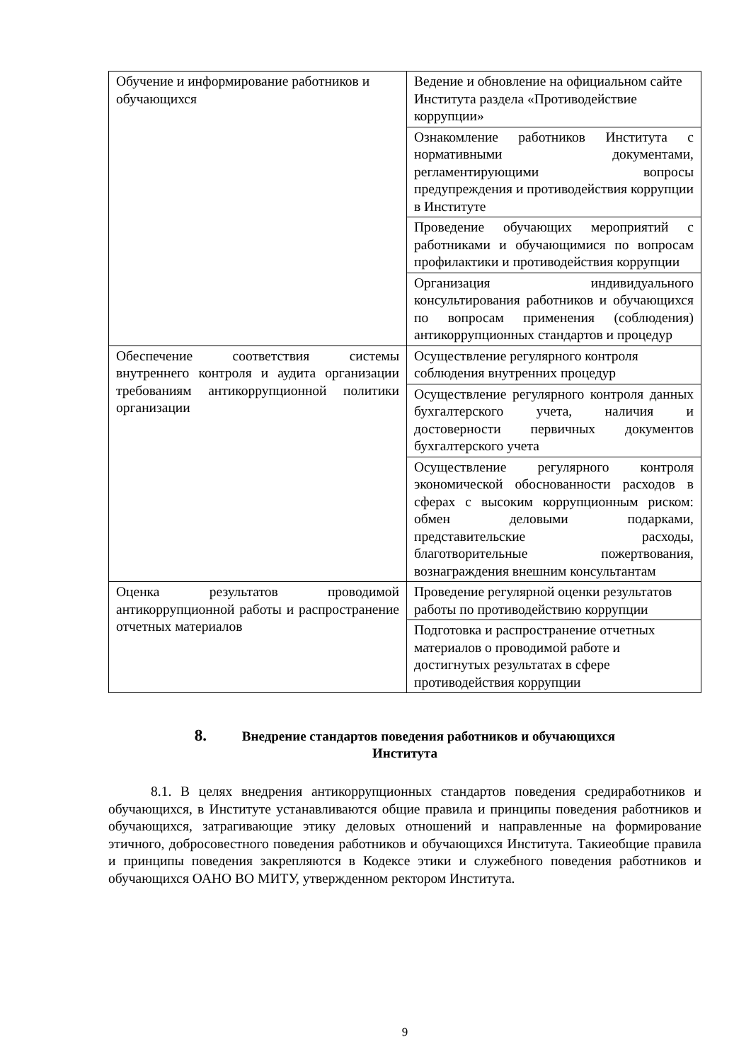| Обучение и информирование работников и обучающихся | Ведение и обновление на официальном сайте Института раздела «Противодействие коррупции» |
| | Ознакомление работников Института с нормативными документами, регламентирующими вопросы предупреждения и противодействия коррупции в Институте |
| | Проведение обучающих мероприятий с работниками и обучающимися по вопросам профилактики и противодействия коррупции |
| | Организация индивидуального консультирования работников и обучающихся по вопросам применения (соблюдения) антикоррупционных стандартов и процедур |
| Обеспечение соответствия системы внутреннего контроля и аудита организации требованиям антикоррупционной политики организации | Осуществление регулярного контроля соблюдения внутренних процедур |
| | Осуществление регулярного контроля данных бухгалтерского учета, наличия и достоверности первичных документов бухгалтерского учета |
| | Осуществление регулярного контроля экономической обоснованности расходов в сферах с высоким коррупционным риском: обмен деловыми подарками, представительские расходы, благотворительные пожертвования, вознаграждения внешним консультантам |
| Оценка результатов проводимой антикоррупционной работы и распространение отчетных материалов | Проведение регулярной оценки результатов работы по противодействию коррупции |
| | Подготовка и распространение отчетных материалов о проводимой работе и достигнутых результатах в сфере противодействия коррупции |
8. Внедрение стандартов поведения работников и обучающихся
Института
8.1. В целях внедрения антикоррупционных стандартов поведения средиработников и обучающихся, в Институте устанавливаются общие правила и принципы поведения работников и обучающихся, затрагивающие этику деловых отношений и направленные на формирование этичного, добросовестного поведения работников и обучающихся Института. Такиеобщие правила и принципы поведения закрепляются в Кодексе этики и служебного поведения работников и обучающихся ОАНО ВО МИТУ, утвержденном ректором Института.
9